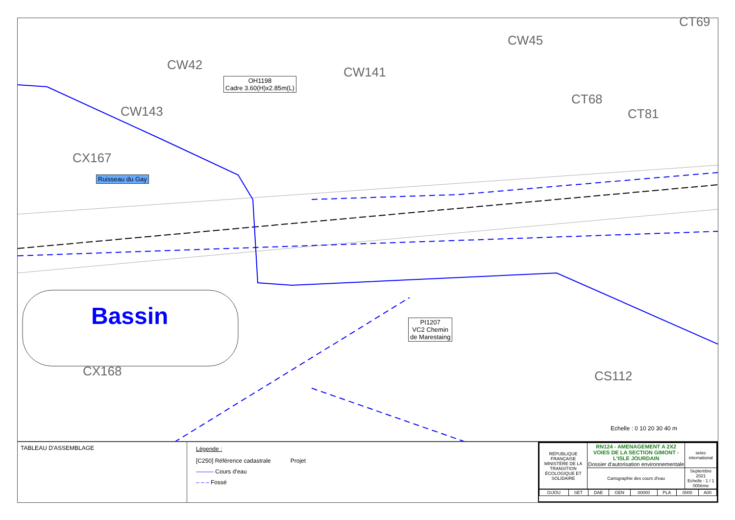CW42 CW141
CW45
CT69
CT68
CT81
CW143
CX167
OH1198
Cadre 3.60(H)x2.85m(L)
Ruisseau du Gay
Bassin
PI1207
VC2 Chemin
de Marestaing
CX168 CS112
Echelle : 0 10 20 30 40 m
TABLEAU D'ASSEMBLAGE Légende :
[C250] Référence cadastrale
——— Cours d'eau
– – – Fossé
Projet
| RÉPUBLIQUE FRANÇAISE MINISTÈRE DE LA TRANSITION ÉCOLOGIQUE ET SOLIDAIRE | RN124 - AMENAGEMENT A 2X2 VOIES DE LA SECTION GIMONT - L'ISLE JOURDAIN Dossier d'autorisation environnementale | setec international |
| | Cartographie des cours d'eau | Septembre 2021 Echelle : 1 / 1 000ème |
| GIJOU | SET | DAE | GEN | 00000 | PLA | 0000 | A00 |